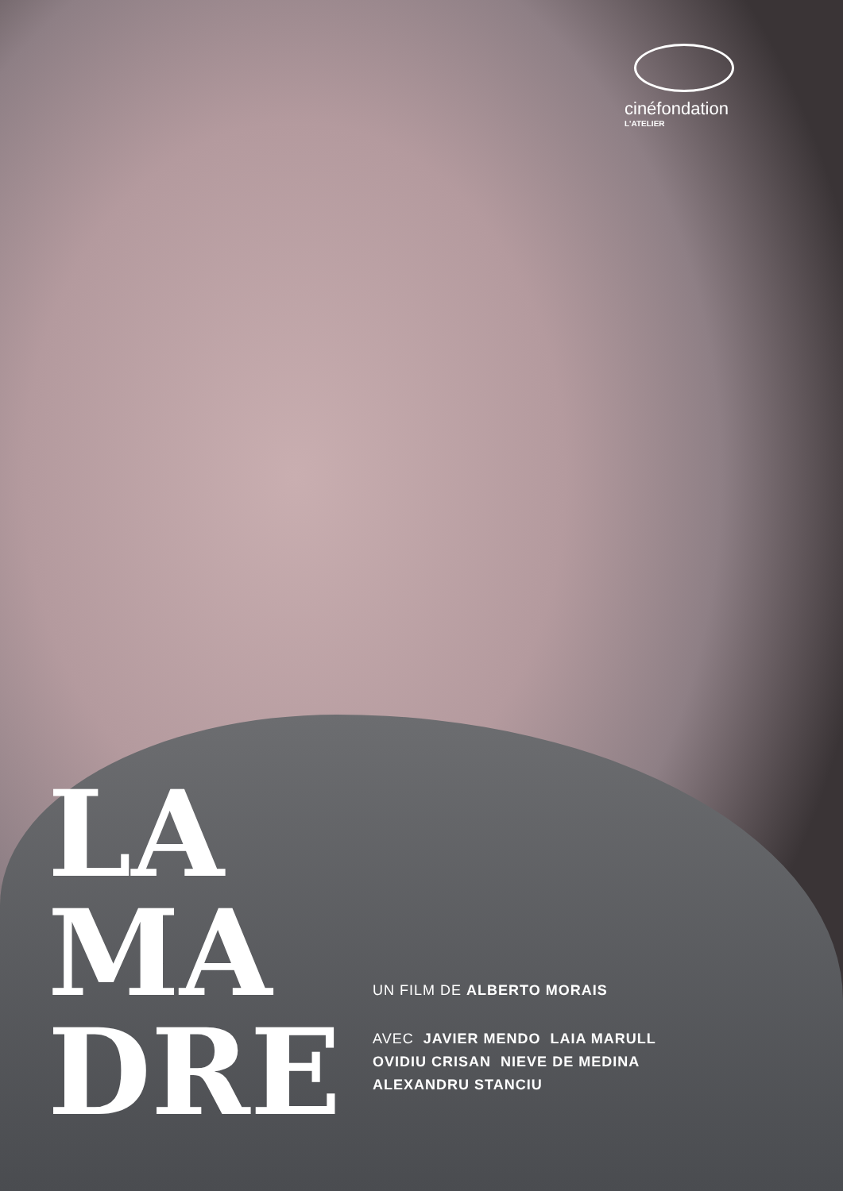cinéfondation
L'ATELIER
LA
MA
DRE
UN FILM DE ALBERTO MORAIS
AVEC JAVIER MENDO LAIA MARULL
OVIDIU CRISAN NIEVE DE MEDINA
ALEXANDRU STANCIU